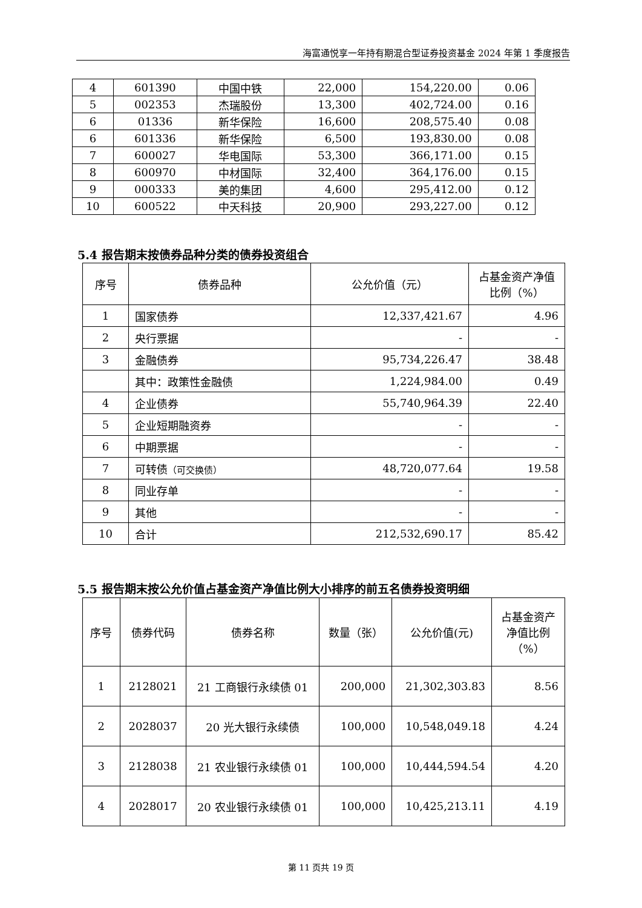海富通悦享一年持有期混合型证券投资基金 2024 年第 1 季度报告
| 4 | 601390 | 中国中铁 | 22,000 | 154,220.00 | 0.06 |
| 5 | 002353 | 杰瑞股份 | 13,300 | 402,724.00 | 0.16 |
| 6 | 01336 | 新华保险 | 16,600 | 208,575.40 | 0.08 |
| 6 | 601336 | 新华保险 | 6,500 | 193,830.00 | 0.08 |
| 7 | 600027 | 华电国际 | 53,300 | 366,171.00 | 0.15 |
| 8 | 600970 | 中材国际 | 32,400 | 364,176.00 | 0.15 |
| 9 | 000333 | 美的集团 | 4,600 | 295,412.00 | 0.12 |
| 10 | 600522 | 中天科技 | 20,900 | 293,227.00 | 0.12 |
5.4 报告期末按债券品种分类的债券投资组合
| 序号 | 债券品种 | 公允价值（元） | 占基金资产净值比例（%） |
| --- | --- | --- | --- |
| 1 | 国家债券 | 12,337,421.67 | 4.96 |
| 2 | 央行票据 | - | - |
| 3 | 金融债券 | 95,734,226.47 | 38.48 |
| | 其中：政策性金融债 | 1,224,984.00 | 0.49 |
| 4 | 企业债券 | 55,740,964.39 | 22.40 |
| 5 | 企业短期融资券 | - | - |
| 6 | 中期票据 | - | - |
| 7 | 可转债 （可交换债） | 48,720,077.64 | 19.58 |
| 8 | 同业存单 | - | - |
| 9 | 其他 | - | - |
| 10 | 合计 | 212,532,690.17 | 85.42 |
5.5 报告期末按公允价值占基金资产净值比例大小排序的前五名债券投资明细
| 序号 | 债券代码 | 债券名称 | 数量（张） | 公允价值(元) | 占基金资产净值比例（%） |
| --- | --- | --- | --- | --- | --- |
| 1 | 2128021 | 21 工商银行永续债 01 | 200,000 | 21,302,303.83 | 8.56 |
| 2 | 2028037 | 20 光大银行永续债 | 100,000 | 10,548,049.18 | 4.24 |
| 3 | 2128038 | 21 农业银行永续债 01 | 100,000 | 10,444,594.54 | 4.20 |
| 4 | 2028017 | 20 农业银行永续债 01 | 100,000 | 10,425,213.11 | 4.19 |
第 11 页共 19 页